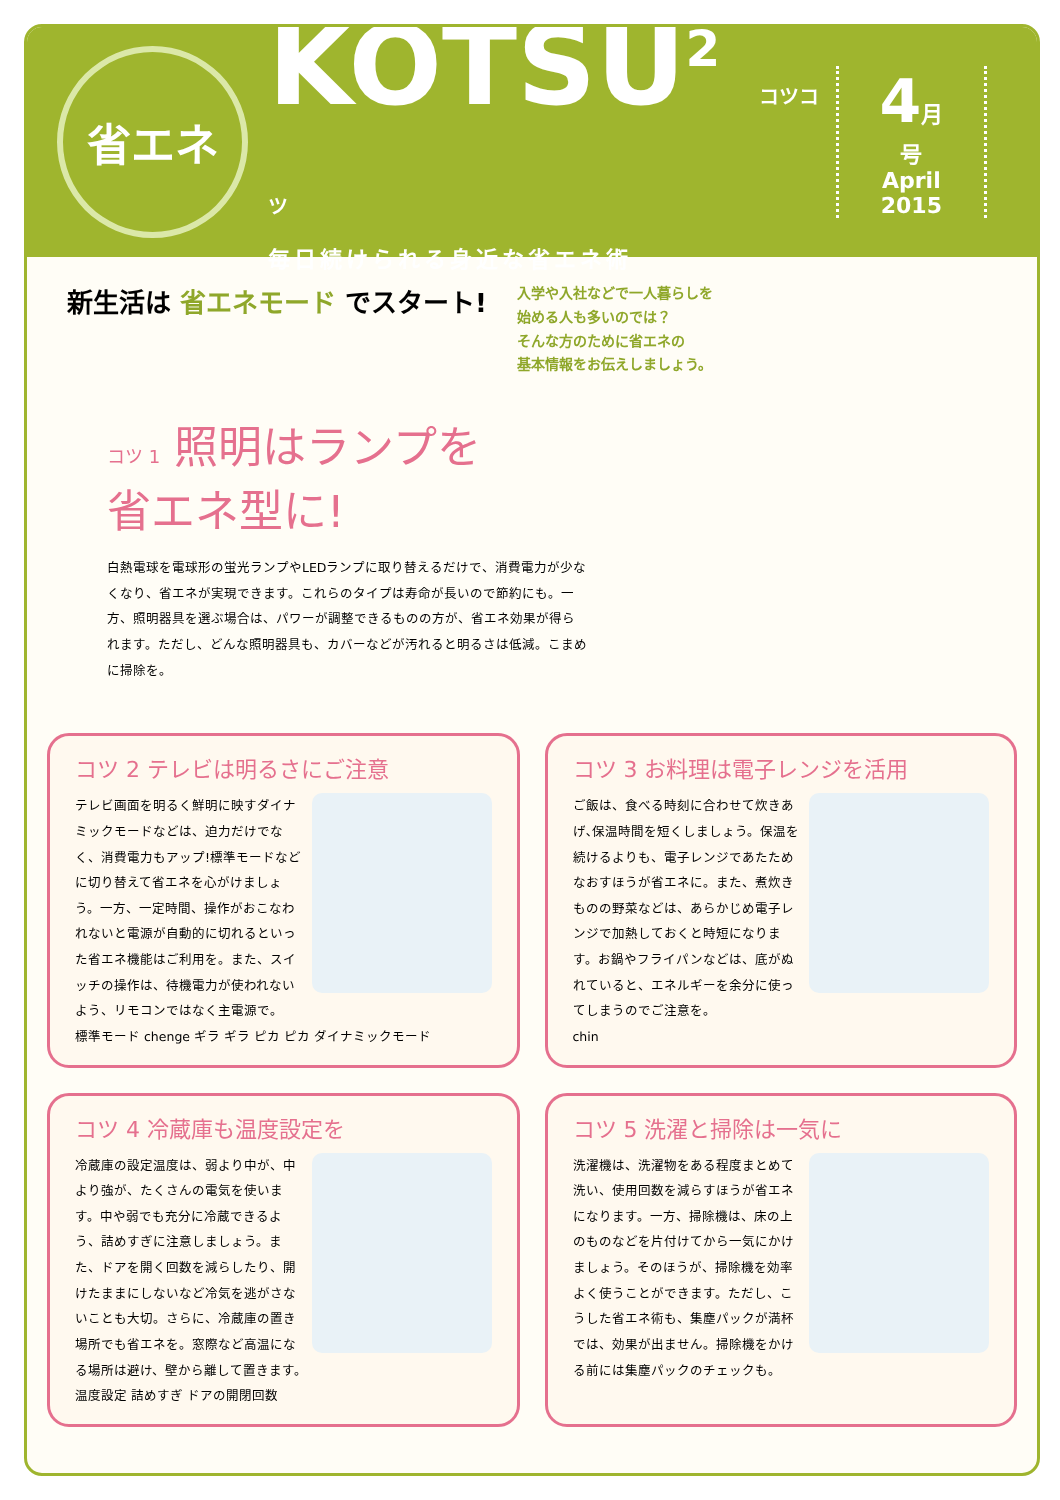省エネ
KOTSU<sup>2</sup> コツコツ
毎日続けられる身近な省エネ術
4月号
April
2015
新生活は 省エネモード でスタート!
入学や入社などで一人暮らしを
始める人も多いのでは？
そんな方のために省エネの
基本情報をお伝えしましょう。
コツ 1 照明はランプを
省エネ型に!
白熱電球を電球形の蛍光ランプやLEDランプに取り替えるだけで、消費電力が少なくなり、省エネが実現できます。これらのタイプは寿命が長いので節約にも。一方、照明器具を選ぶ場合は、パワーが調整できるものの方が、省エネ効果が得られます。ただし、どんな照明器具も、カバーなどが汚れると明るさは低減。こまめに掃除を。
コツ 2 テレビは明るさにご注意
テレビ画面を明るく鮮明に映すダイナミックモードなどは、迫力だけでなく、消費電力もアップ!標準モードなどに切り替えて省エネを心がけましょう。一方、一定時間、操作がおこなわれないと電源が自動的に切れるといった省エネ機能はご利用を。また、スイッチの操作は、待機電力が使われないよう、リモコンではなく主電源で。
標準モード chenge ギラ ギラ ピカ ピカ ダイナミックモード
コツ 3 お料理は電子レンジを活用
ご飯は、食べる時刻に合わせて炊きあげ､保温時間を短くしましょう。保温を続けるよりも、電子レンジであたためなおすほうが省エネに。また、煮炊きものの野菜などは、あらかじめ電子レンジで加熱しておくと時短になります。お鍋やフライパンなどは、底がぬれていると、エネルギーを余分に使ってしまうのでご注意を。
chin
コツ 4 冷蔵庫も温度設定を
冷蔵庫の設定温度は、弱より中が、中より強が、たくさんの電気を使います。中や弱でも充分に冷蔵できるよう、詰めすぎに注意しましょう。また、ドアを開く回数を減らしたり、開けたままにしないなど冷気を逃がさないことも大切。さらに、冷蔵庫の置き場所でも省エネを。窓際など高温になる場所は避け、壁から離して置きます。
温度設定 詰めすぎ ドアの開閉回数
コツ 5 洗濯と掃除は一気に
洗濯機は、洗濯物をある程度まとめて洗い、使用回数を減らすほうが省エネになります。一方、掃除機は、床の上のものなどを片付けてから一気にかけましょう。そのほうが、掃除機を効率よく使うことができます。ただし、こうした省エネ術も、集塵パックが満杯では、効果が出ません。掃除機をかける前には集塵パックのチェックも。